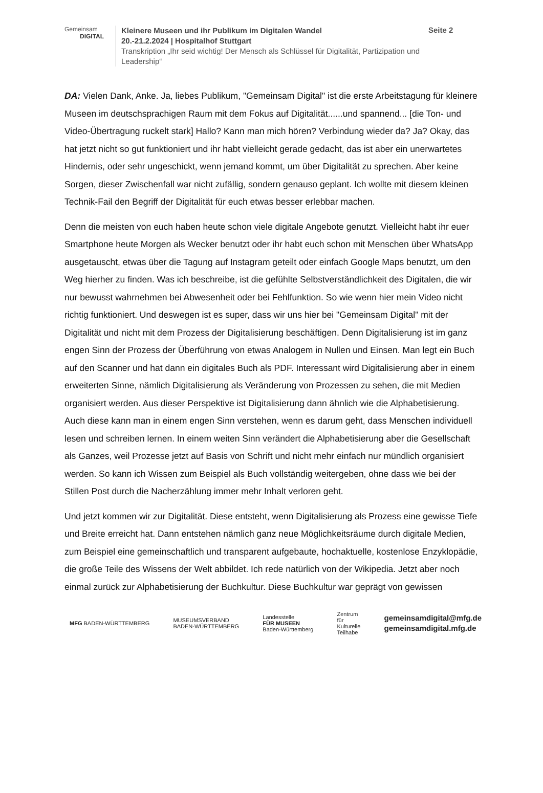Gemeinsam
DIGITAL
Kleinere Museen und ihr Publikum im Digitalen Wandel
20.-21.2.2024 | Hospitalhof Stuttgart
Transkription „Ihr seid wichtig! Der Mensch als Schlüssel für Digitalität, Partizipation und Leadership“
Seite 2
DA: Vielen Dank, Anke. Ja, liebes Publikum, "Gemeinsam Digital" ist die erste Arbeitstagung für kleinere Museen im deutschsprachigen Raum mit dem Fokus auf Digitalität......und spannend... [die Ton- und Video-Übertragung ruckelt stark] Hallo? Kann man mich hören? Verbindung wieder da? Ja? Okay, das hat jetzt nicht so gut funktioniert und ihr habt vielleicht gerade gedacht, das ist aber ein unerwartetes Hindernis, oder sehr ungeschickt, wenn jemand kommt, um über Digitalität zu sprechen. Aber keine Sorgen, dieser Zwischenfall war nicht zufällig, sondern genauso geplant. Ich wollte mit diesem kleinen Technik-Fail den Begriff der Digitalität für euch etwas besser erlebbar machen.
Denn die meisten von euch haben heute schon viele digitale Angebote genutzt. Vielleicht habt ihr euer Smartphone heute Morgen als Wecker benutzt oder ihr habt euch schon mit Menschen über WhatsApp ausgetauscht, etwas über die Tagung auf Instagram geteilt oder einfach Google Maps benutzt, um den Weg hierher zu finden. Was ich beschreibe, ist die gefühlte Selbstverständlichkeit des Digitalen, die wir nur bewusst wahrnehmen bei Abwesenheit oder bei Fehlfunktion. So wie wenn hier mein Video nicht richtig funktioniert. Und deswegen ist es super, dass wir uns hier bei "Gemeinsam Digital" mit der Digitalität und nicht mit dem Prozess der Digitalisierung beschäftigen. Denn Digitalisierung ist im ganz engen Sinn der Prozess der Überführung von etwas Analogem in Nullen und Einsen. Man legt ein Buch auf den Scanner und hat dann ein digitales Buch als PDF. Interessant wird Digitalisierung aber in einem erweiterten Sinne, nämlich Digitalisierung als Veränderung von Prozessen zu sehen, die mit Medien organisiert werden. Aus dieser Perspektive ist Digitalisierung dann ähnlich wie die Alphabetisierung. Auch diese kann man in einem engen Sinn verstehen, wenn es darum geht, dass Menschen individuell lesen und schreiben lernen. In einem weiten Sinn verändert die Alphabetisierung aber die Gesellschaft als Ganzes, weil Prozesse jetzt auf Basis von Schrift und nicht mehr einfach nur mündlich organisiert werden. So kann ich Wissen zum Beispiel als Buch vollständig weitergeben, ohne dass wie bei der Stillen Post durch die Nacherzählung immer mehr Inhalt verloren geht.
Und jetzt kommen wir zur Digitalität. Diese entsteht, wenn Digitalisierung als Prozess eine gewisse Tiefe und Breite erreicht hat. Dann entstehen nämlich ganz neue Möglichkeitsräume durch digitale Medien, zum Beispiel eine gemeinschaftlich und transparent aufgebaute, hochaktuelle, kostenlose Enzyklopädie, die große Teile des Wissens der Welt abbildet. Ich rede natürlich von der Wikipedia. Jetzt aber noch einmal zurück zur Alphabetisierung der Buchkultur. Diese Buchkultur war geprägt von gewissen
MFG BADEN-WÜRTTEMBERG
MUSEUMSVERBAND
BADEN-WÜRTTEMBERG
Landesstelle
FÜR MUSEEN
Baden-Württemberg
Zentrum
für
Kulturelle
Teilhabe
gemeinsamdigital@mfg.de
gemeinsamdigital.mfg.de